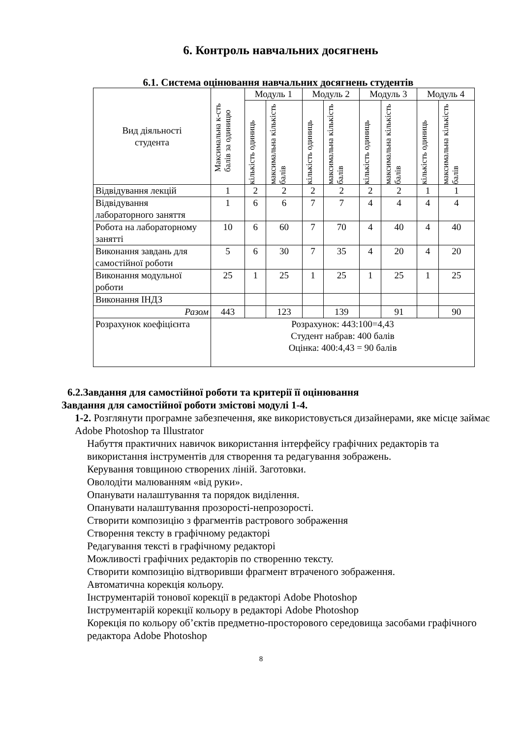6. Контроль навчальних досягнень
6.1. Система оцінювання навчальних досягнень студентів
| Вид діяльності студента | Максимальна к-сть балів за одиницю | Модуль 1 | | Модуль 2 | | Модуль 3 | | Модуль 4 | |
| --- | --- | --- | --- | --- | --- | --- | --- | --- | --- |
| | | кількість одиниць | максимальна кількість балів | кількість одиниць | максимальна кількість балів | кількість одиниць | максимальна кількість балів | кількість одиниць | максимальна кількість балів |
| Відвідування лекцій | 1 | 2 | 2 | 2 | 2 | 2 | 2 | 1 | 1 |
| Відвідування лабораторного заняття | 1 | 6 | 6 | 7 | 7 | 4 | 4 | 4 | 4 |
| Робота на лабораторному занятті | 10 | 6 | 60 | 7 | 70 | 4 | 40 | 4 | 40 |
| Виконання завдань для самостійної роботи | 5 | 6 | 30 | 7 | 35 | 4 | 20 | 4 | 20 |
| Виконання модульної роботи | 25 | 1 | 25 | 1 | 25 | 1 | 25 | 1 | 25 |
| Виконання ІНДЗ | | | | | | | | | |
| Разом | 443 | | 123 | | 139 | | 91 | | 90 |
| Розрахунок коефіцієнта | Розрахунок: 443:100=4,43 Студент набрав: 400 балів Оцінка: 400:4,43 = 90 балів | | | | | | | | |
6.2.Завдання для самостійної роботи та критерії її оцінювання
Завдання для самостійної роботи змістові модулі 1-4.
1-2. Розглянути програмне забезпечення, яке використовується дизайнерами, яке місце займає Adobe Photoshop та Illustrator
Набуття практичних навичок використання інтерфейсу графічних редакторів та використання інструментів для створення та редагування зображень.
Керування товщиною створених ліній. Заготовки.
Оволодіти малюванням «від руки».
Опанувати налаштування та порядок виділення.
Опанувати налаштування прозорості-непрозорості.
Створити композицію з фрагментів растрового зображення
Створення тексту в графічному редакторі
Редагування тексті в графічному редакторі
Можливості графічних редакторів по створенню тексту.
Створити композицію відтворивши фрагмент втраченого зображення.
Автоматична корекція кольору.
Інструментарій тонової корекції в редакторі Adobe Photoshop
Інструментарій корекції кольору в редакторі Adobe Photoshop
Корекція по кольору об’єктів предметно-просторового середовища засобами графічного редактора Adobe Photoshop
8